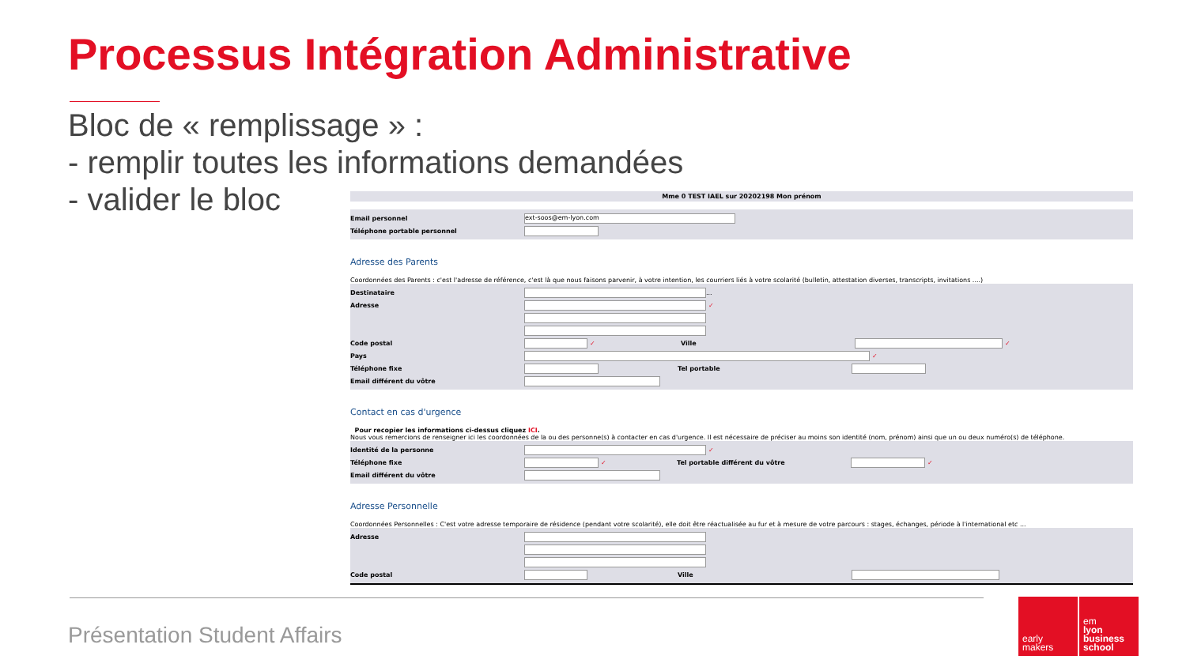Processus Intégration Administrative
Bloc de « remplissage » :
- remplir toutes les informations demandées
- valider le bloc
Mme 0 TEST IAEL sur 20202198 Mon prénom
Email personnel ext-soos@em-lyon.com
Téléphone portable personnel
Adresse des Parents
Coordonnées des Parents : c'est l'adresse de référence, c'est là que nous faisons parvenir, à votre intention, les courriers liés à votre scolarité (bulletin, attestation diverses, transcripts, invitations ....)
Destinataire ...
Adresse ✓
Code postal ✓ Ville ✓
Pays ✓
Téléphone fixe Tel portable
Email différent du vôtre
Contact en cas d'urgence
Pour recopier les informations ci-dessus cliquez ICI.
Nous vous remercions de renseigner ici les coordonnées de la ou des personne(s) à contacter en cas d'urgence. Il est nécessaire de préciser au moins son identité (nom, prénom) ainsi que un ou deux numéro(s) de téléphone.
Identité de la personne ✓
Téléphone fixe ✓ Tel portable différent du vôtre ✓
Email différent du vôtre
Adresse Personnelle
Coordonnées Personnelles : C'est votre adresse temporaire de résidence (pendant votre scolarité), elle doit être réactualisée au fur et à mesure de votre parcours : stages, échanges, période à l'international etc ...
Adresse
Code postal Ville
Présentation Student Affairs
early
makers
em
lyon
business
school